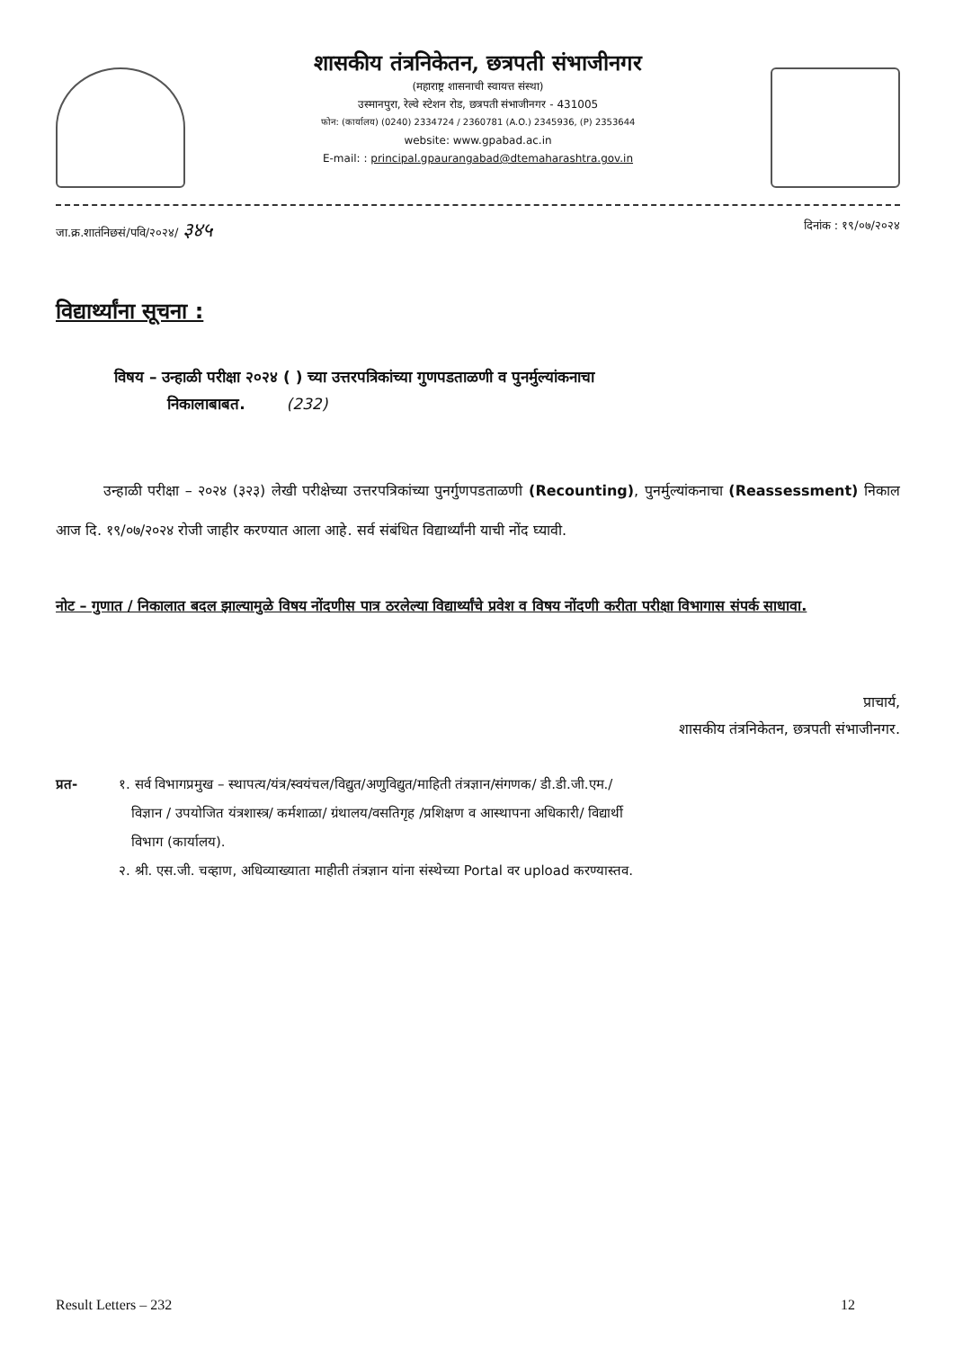शासकीय तंत्रनिकेतन, छत्रपती संभाजीनगर
(महाराष्ट्र शासनाची स्वायत्त संस्था)
उस्मानपुरा, रेल्वे स्टेशन रोड, छत्रपती संभाजीनगर - 431005
फोन: (कार्यालय) (0240) 2334724 / 2360781 (A.O.) 2345936, (P) 2353644
website: www.gpabad.ac.in
E-mail: : principal.gpaurangabad@dtemaharashtra.gov.in
जा.क्र.शातंनिछसं/पवि/२०२४/ ३४५ दिनांक : १९/०७/२०२४
विद्यार्थ्यांना सूचना :
विषय – उन्हाळी परीक्षा २०२४ ( ) च्या उत्तरपत्रिकांच्या गुणपडताळणी व पुनर्मुल्यांकनाचा
निकालाबाबत. (232)
उन्हाळी परीक्षा – २०२४ (३२३) लेखी परीक्षेच्या उत्तरपत्रिकांच्या पुनर्गुणपडताळणी (Recounting), पुनर्मुल्यांकनाचा (Reassessment) निकाल आज दि. १९/०७/२०२४ रोजी जाहीर करण्यात आला आहे. सर्व संबंधित विद्यार्थ्यांनी याची नोंद घ्यावी.
नोट – गुणात / निकालात बदल झाल्यामुळे विषय नोंदणीस पात्र ठरलेल्या विद्यार्थ्यांचे प्रवेश व विषय नोंदणी करीता परीक्षा विभागास संपर्क साधावा.
प्राचार्य,
शासकीय तंत्रनिकेतन, छत्रपती संभाजीनगर.
प्रत- १. सर्व विभागप्रमुख – स्थापत्य/यंत्र/स्वयंचल/विद्युत/अणुविद्युत/माहिती तंत्रज्ञान/संगणक/ डी.डी.जी.एम./
विज्ञान / उपयोजित यंत्रशास्त्र/ कर्मशाळा/ ग्रंथालय/वसतिगृह /प्रशिक्षण व आस्थापना अधिकारी/ विद्यार्थी
विभाग (कार्यालय).
२. श्री. एस.जी. चव्हाण, अधिव्याख्याता माहीती तंत्रज्ञान यांना संस्थेच्या Portal वर upload करण्यास्तव.
Result Letters – 232 12